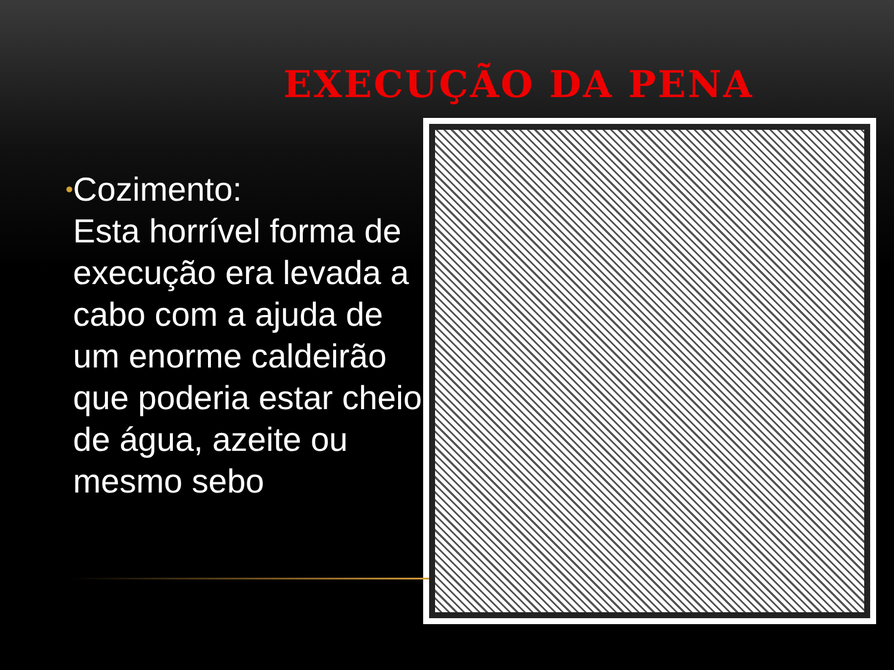EXECUÇÃO DA PENA
•
Cozimento:
Esta horrível forma de execução era levada a cabo com a ajuda de um enorme caldeirão que poderia estar cheio de água, azeite ou mesmo sebo